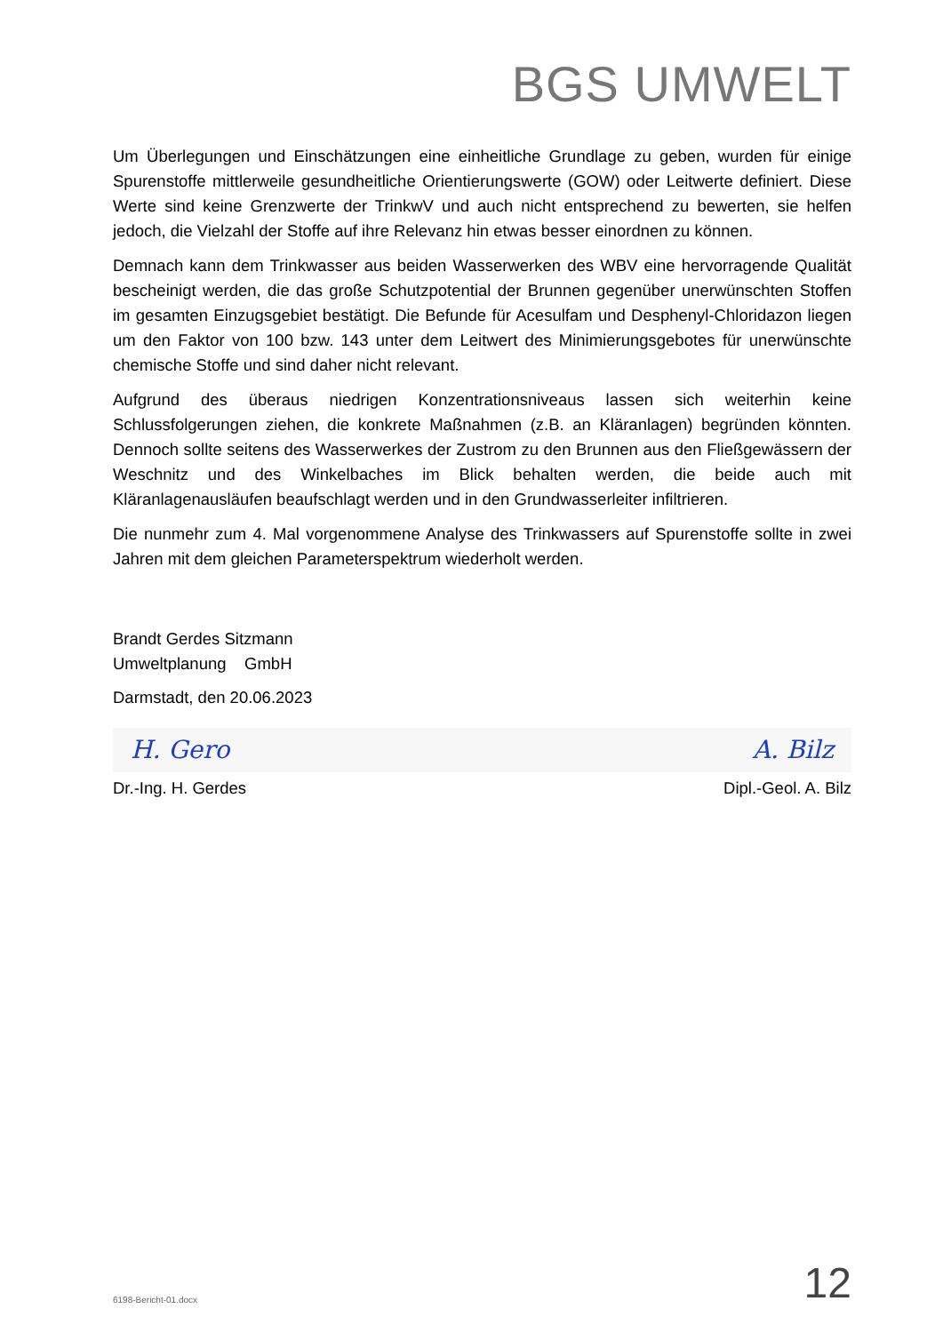BGS UMWELT
Um Überlegungen und Einschätzungen eine einheitliche Grundlage zu geben, wurden für einige Spurenstoffe mittlerweile gesundheitliche Orientierungswerte (GOW) oder Leitwerte definiert. Diese Werte sind keine Grenzwerte der TrinkwV und auch nicht entsprechend zu bewerten, sie helfen jedoch, die Vielzahl der Stoffe auf ihre Relevanz hin etwas besser einordnen zu können.
Demnach kann dem Trinkwasser aus beiden Wasserwerken des WBV eine hervorragende Qualität bescheinigt werden, die das große Schutzpotential der Brunnen gegenüber unerwünschten Stoffen im gesamten Einzugsgebiet bestätigt. Die Befunde für Acesulfam und Desphenyl-Chloridazon liegen um den Faktor von 100 bzw. 143 unter dem Leitwert des Minimierungsgebotes für unerwünschte chemische Stoffe und sind daher nicht relevant.
Aufgrund des überaus niedrigen Konzentrationsniveaus lassen sich weiterhin keine Schlussfolgerungen ziehen, die konkrete Maßnahmen (z.B. an Kläranlagen) begründen könnten. Dennoch sollte seitens des Wasserwerkes der Zustrom zu den Brunnen aus den Fließgewässern der Weschnitz und des Winkelbaches im Blick behalten werden, die beide auch mit Kläranlagenausläufen beaufschlagt werden und in den Grundwasserleiter infiltrieren.
Die nunmehr zum 4. Mal vorgenommene Analyse des Trinkwassers auf Spurenstoffe sollte in zwei Jahren mit dem gleichen Parameterspektrum wiederholt werden.
Brandt Gerdes Sitzmann
Umweltplanung GmbH
Darmstadt, den 20.06.2023
H. Gero A. Bilz
Dr.-Ing. H. Gerdes Dipl.-Geol. A. Bilz
6198-Bericht-01.docx 12